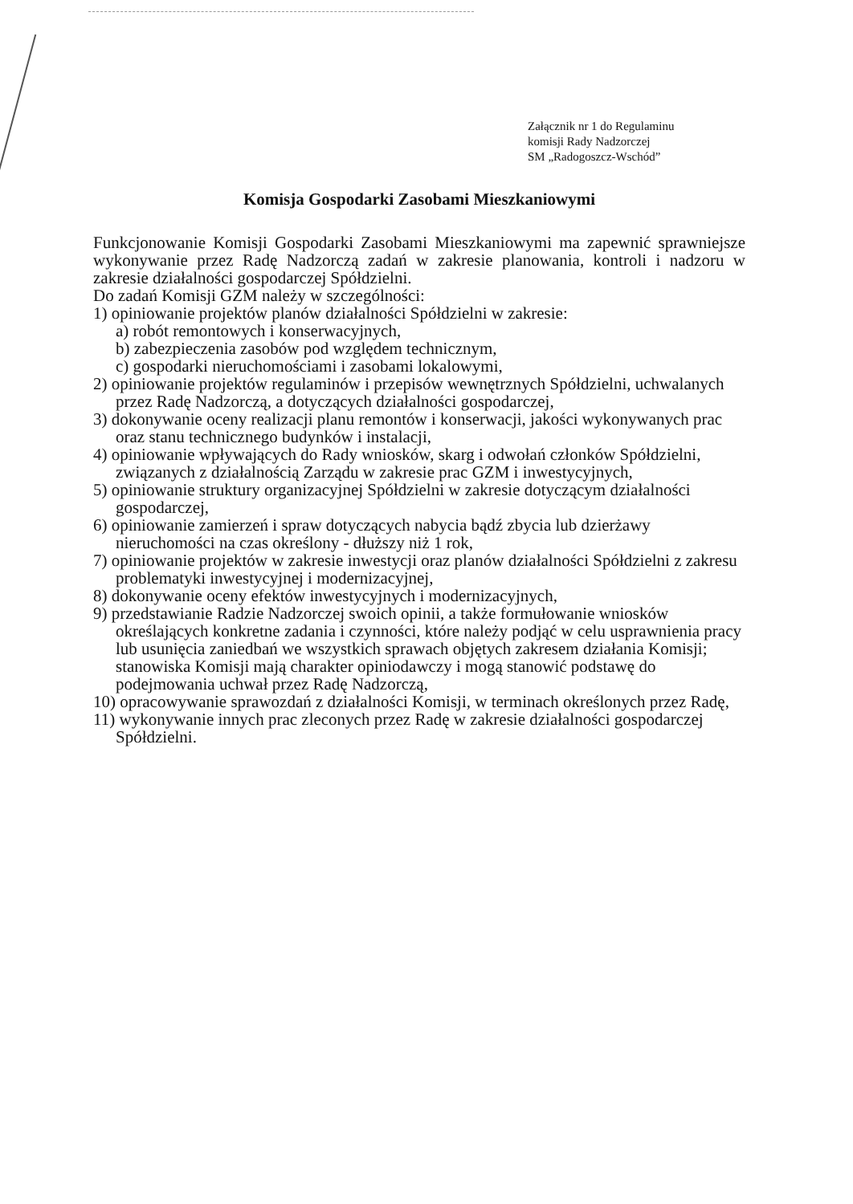Załącznik nr 1 do Regulaminu
komisji Rady Nadzorczej
SM „Radogoszcz-Wschód”
Komisja Gospodarki Zasobami Mieszkaniowymi
Funkcjonowanie Komisji Gospodarki Zasobami Mieszkaniowymi ma zapewnić sprawniejsze wykonywanie przez Radę Nadzorczą zadań w zakresie planowania, kontroli i nadzoru w zakresie działalności gospodarczej Spółdzielni.
Do zadań Komisji GZM należy w szczególności:
1) opiniowanie projektów planów działalności Spółdzielni w zakresie:
a) robót remontowych i konserwacyjnych,
b) zabezpieczenia zasobów pod względem technicznym,
c) gospodarki nieruchomościami i zasobami lokalowymi,
2) opiniowanie projektów regulaminów i przepisów wewnętrznych Spółdzielni, uchwalanych przez Radę Nadzorczą, a dotyczących działalności gospodarczej,
3) dokonywanie oceny realizacji planu remontów i konserwacji, jakości wykonywanych prac oraz stanu technicznego budynków i instalacji,
4) opiniowanie wpływających do Rady wniosków, skarg i odwołań członków Spółdzielni, związanych z działalnością Zarządu w zakresie prac GZM i inwestycyjnych,
5) opiniowanie struktury organizacyjnej Spółdzielni w zakresie dotyczącym działalności gospodarczej,
6) opiniowanie zamierzeń i spraw dotyczących nabycia bądź zbycia lub dzierżawy nieruchomości na czas określony - dłuższy niż 1 rok,
7) opiniowanie projektów w zakresie inwestycji oraz planów działalności Spółdzielni z zakresu problematyki inwestycyjnej i modernizacyjnej,
8) dokonywanie oceny efektów inwestycyjnych i modernizacyjnych,
9) przedstawianie Radzie Nadzorczej swoich opinii, a także formułowanie wniosków określających konkretne zadania i czynności, które należy podjąć w celu usprawnienia pracy lub usunięcia zaniedbań we wszystkich sprawach objętych zakresem działania Komisji; stanowiska Komisji mają charakter opiniodawczy i mogą stanowić podstawę do podejmowania uchwał przez Radę Nadzorczą,
10) opracowywanie sprawozdań z działalności Komisji, w terminach określonych przez Radę,
11) wykonywanie innych prac zleconych przez Radę w zakresie działalności gospodarczej Spółdzielni.